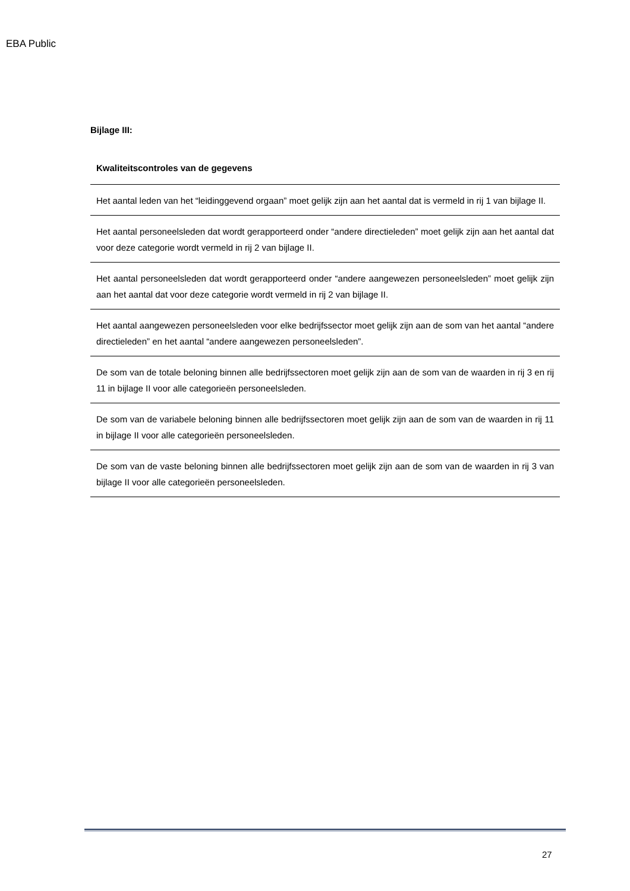EBA Public
Bijlage III:
| Kwaliteitscontroles van de gegevens |
| --- |
| Het aantal leden van het “leidinggevend orgaan” moet gelijk zijn aan het aantal dat is vermeld in rij 1 van bijlage II. |
| Het aantal personeelsleden dat wordt gerapporteerd onder “andere directieleden” moet gelijk zijn aan het aantal dat voor deze categorie wordt vermeld in rij 2 van bijlage II. |
| Het aantal personeelsleden dat wordt gerapporteerd onder “andere aangewezen personeelsleden” moet gelijk zijn aan het aantal dat voor deze categorie wordt vermeld in rij 2 van bijlage II. |
| Het aantal aangewezen personeelsleden voor elke bedrijfssector moet gelijk zijn aan de som van het aantal “andere directieleden” en het aantal “andere aangewezen personeelsleden”. |
| De som van de totale beloning binnen alle bedrijfssectoren moet gelijk zijn aan de som van de waarden in rij 3 en rij 11 in bijlage II voor alle categorieën personeelsleden. |
| De som van de variabele beloning binnen alle bedrijfssectoren moet gelijk zijn aan de som van de waarden in rij 11 in bijlage II voor alle categorieën personeelsleden. |
| De som van de vaste beloning binnen alle bedrijfssectoren moet gelijk zijn aan de som van de waarden in rij 3 van bijlage II voor alle categorieën personeelsleden. |
27